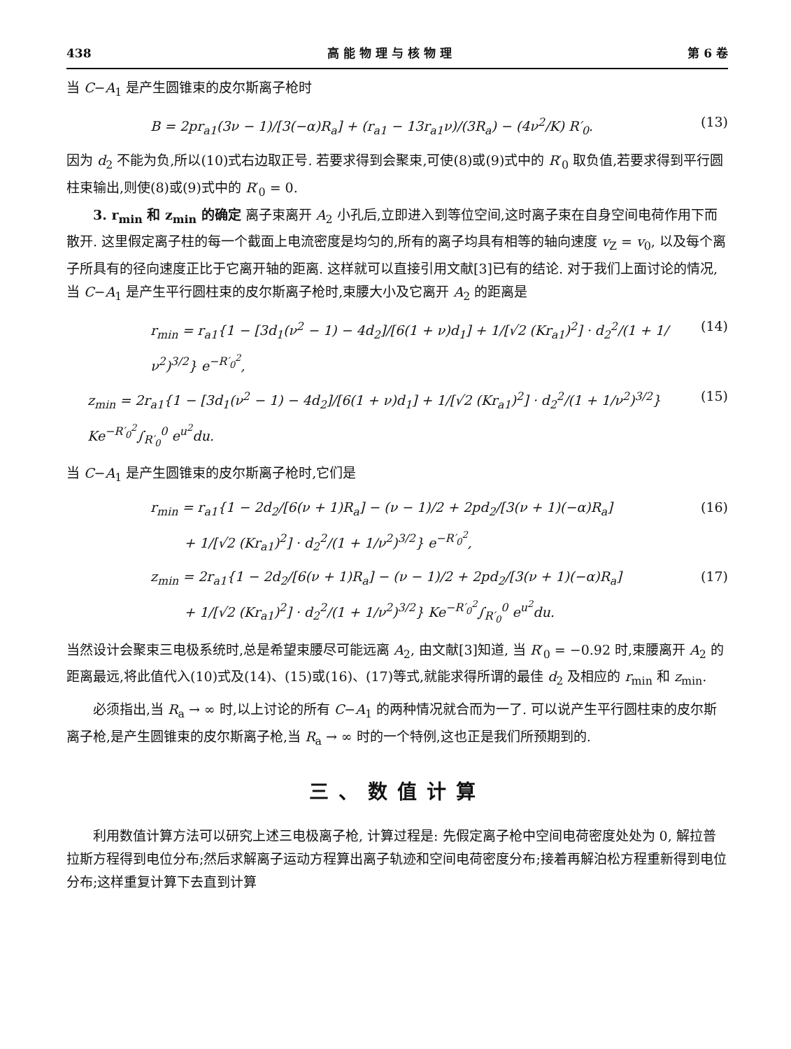438 高 能 物 理 与 核 物 理 第 6 卷
当 C−A<sub>1</sub> 是产生圆锥束的皮尔斯离子枪时
B = 2pr<sub>a1</sub>(3ν − 1)/[3(−α)R<sub>a</sub>] + (r<sub>a1</sub> − 13r<sub>a1</sub>ν)/(3R<sub>a</sub>) − (4ν<sup>2</sup>/K) R′<sub>0</sub>. (13)
因为 d<sub>2</sub> 不能为负,所以(10)式右边取正号. 若要求得到会聚束,可使(8)或(9)式中的 R′<sub>0</sub> 取负值,若要求得到平行圆柱束输出,则使(8)或(9)式中的 R′<sub>0</sub> = 0.
3. r<sub>min</sub> 和 z<sub>min</sub> 的确定 离子束离开 A<sub>2</sub> 小孔后,立即进入到等位空间,这时离子束在自身空间电荷作用下而散开. 这里假定离子柱的每一个截面上电流密度是均匀的,所有的离子均具有相等的轴向速度 v<sub>Z</sub> = v<sub>0</sub>, 以及每个离子所具有的径向速度正比于它离开轴的距离. 这样就可以直接引用文献[3]已有的结论. 对于我们上面讨论的情况,当 C−A<sub>1</sub> 是产生平行圆柱束的皮尔斯离子枪时,束腰大小及它离开 A<sub>2</sub> 的距离是
r<sub>min</sub> = r<sub>a1</sub>{1 − [3d<sub>1</sub>(ν<sup>2</sup> − 1) − 4d<sub>2</sub>]/[6(1 + ν)d<sub>1</sub>] + 1/[√2 (Kr<sub>a1</sub>)<sup>2</sup>] · d<sub>2</sub><sup>2</sup>/(1 + 1/ν<sup>2</sup>)<sup>3/2</sup>} e<sup>−R′<sub>0</sub><sup>2</sup></sup>, (14)
z<sub>min</sub> = 2r<sub>a1</sub>{1 − [3d<sub>1</sub>(ν<sup>2</sup> − 1) − 4d<sub>2</sub>]/[6(1 + ν)d<sub>1</sub>] + 1/[√2 (Kr<sub>a1</sub>)<sup>2</sup>] · d<sub>2</sub><sup>2</sup>/(1 + 1/ν<sup>2</sup>)<sup>3/2</sup>} Ke<sup>−R′<sub>0</sub><sup>2</sup></sup>∫<sub>R′<sub>0</sub></sub><sup>0</sup> e<sup>u<sup>2</sup></sup>du. (15)
当 C−A<sub>1</sub> 是产生圆锥束的皮尔斯离子枪时,它们是
r<sub>min</sub> = r<sub>a1</sub>{1 − 2d<sub>2</sub>/[6(ν + 1)R<sub>a</sub>] − (ν − 1)/2 + 2pd<sub>2</sub>/[3(ν + 1)(−α)R<sub>a</sub>]
+ 1/[√2 (Kr<sub>a1</sub>)<sup>2</sup>] · d<sub>2</sub><sup>2</sup>/(1 + 1/ν<sup>2</sup>)<sup>3/2</sup>} e<sup>−R′<sub>0</sub><sup>2</sup></sup>, (16)
z<sub>min</sub> = 2r<sub>a1</sub>{1 − 2d<sub>2</sub>/[6(ν + 1)R<sub>a</sub>] − (ν − 1)/2 + 2pd<sub>2</sub>/[3(ν + 1)(−α)R<sub>a</sub>]
+ 1/[√2 (Kr<sub>a1</sub>)<sup>2</sup>] · d<sub>2</sub><sup>2</sup>/(1 + 1/ν<sup>2</sup>)<sup>3/2</sup>} Ke<sup>−R′<sub>0</sub><sup>2</sup></sup>∫<sub>R′<sub>0</sub></sub><sup>0</sup> e<sup>u<sup>2</sup></sup>du. (17)
当然设计会聚束三电极系统时,总是希望束腰尽可能远离 A<sub>2</sub>, 由文献[3]知道, 当 R′<sub>0</sub> = −0.92 时,束腰离开 A<sub>2</sub> 的距离最远,将此值代入(10)式及(14)、(15)或(16)、(17)等式,就能求得所谓的最佳 d<sub>2</sub> 及相应的 r<sub>min</sub> 和 z<sub>min</sub>.
必须指出,当 R<sub>a</sub> → ∞ 时,以上讨论的所有 C−A<sub>1</sub> 的两种情况就合而为一了. 可以说产生平行圆柱束的皮尔斯离子枪,是产生圆锥束的皮尔斯离子枪,当 R<sub>a</sub> → ∞ 时的一个特例,这也正是我们所预期到的.
三、数值计算
利用数值计算方法可以研究上述三电极离子枪, 计算过程是: 先假定离子枪中空间电荷密度处处为 0, 解拉普拉斯方程得到电位分布;然后求解离子运动方程算出离子轨迹和空间电荷密度分布;接着再解泊松方程重新得到电位分布;这样重复计算下去直到计算